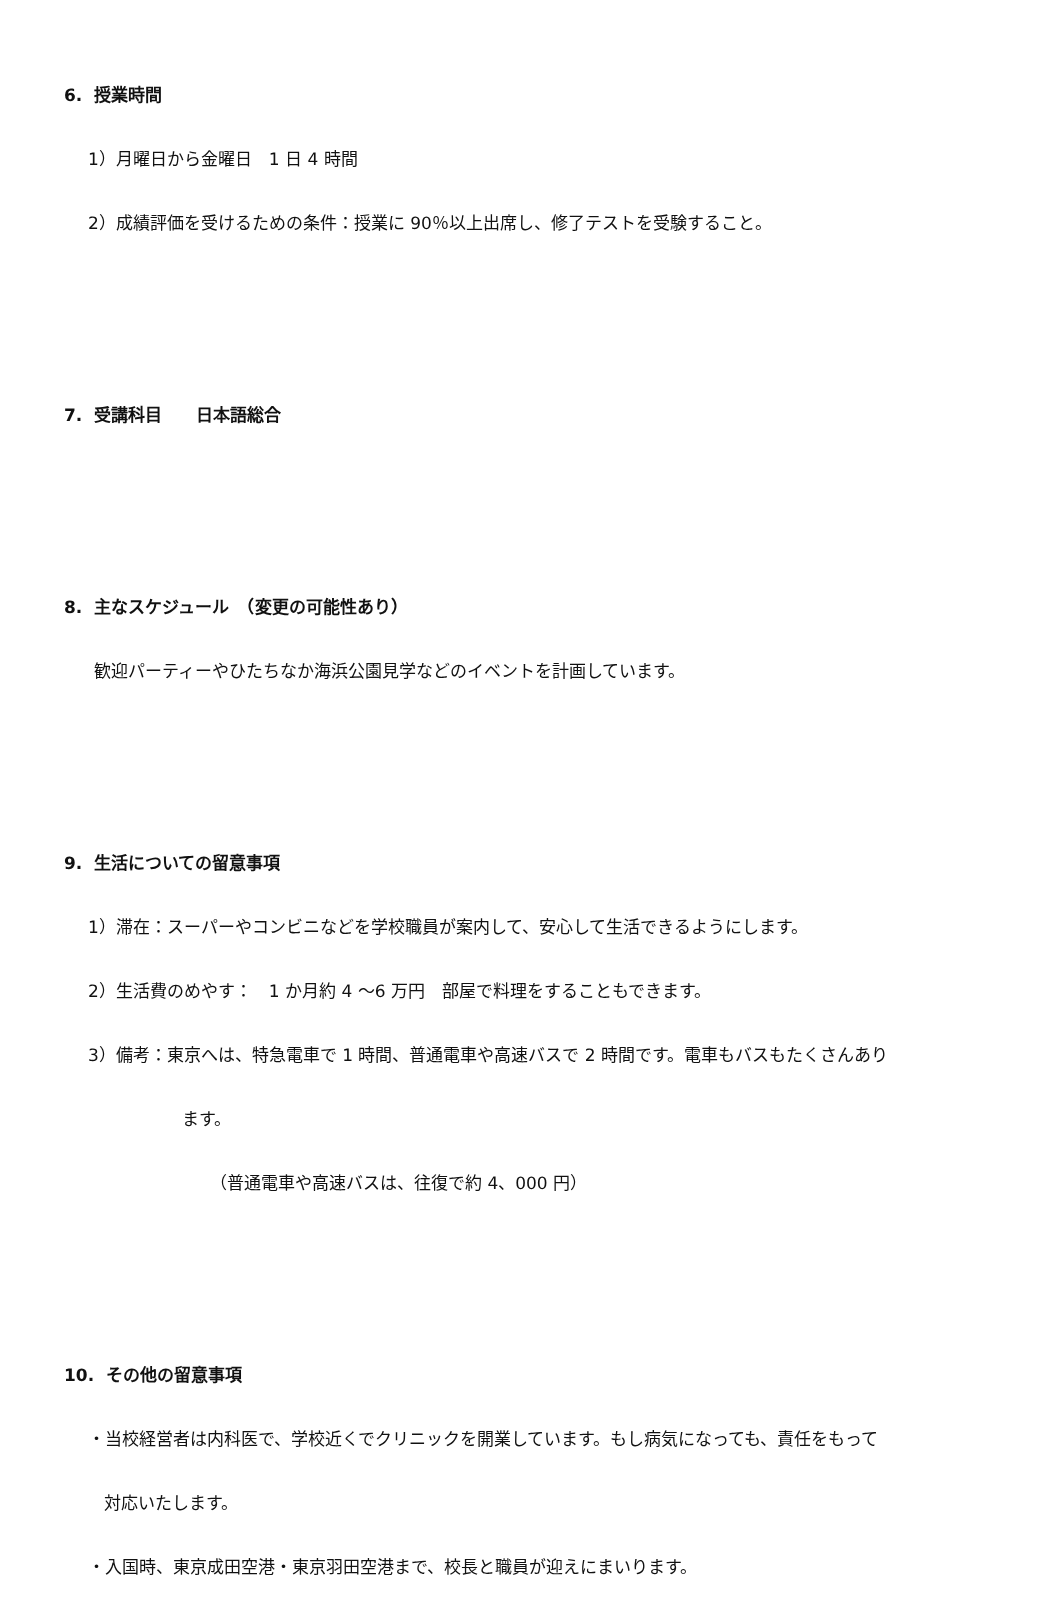6. 授業時間
1）月曜日から金曜日　1 日 4 時間
2）成績評価を受けるための条件：授業に 90％以上出席し、修了テストを受験すること。
7. 受講科目　　日本語総合
8. 主なスケジュール　（変更の可能性あり）
歓迎パーティーやひたちなか海浜公園見学などのイベントを計画しています。
9. 生活についての留意事項
1）滞在：スーパーやコンビニなどを学校職員が案内して、安心して生活できるようにします。
2）生活費のめやす：　1 か月約 4 ～6 万円　部屋で料理をすることもできます。
3）備考：東京へは、特急電車で 1 時間、普通電車や高速バスで 2 時間です。電車もバスもたくさんあり
ます。
（普通電車や高速バスは、往復で約 4、000 円）
10. その他の留意事項
・当校経営者は内科医で、学校近くでクリニックを開業しています。もし病気になっても、責任をもって
対応いたします。
・入国時、東京成田空港・東京羽田空港まで、校長と職員が迎えにまいります。